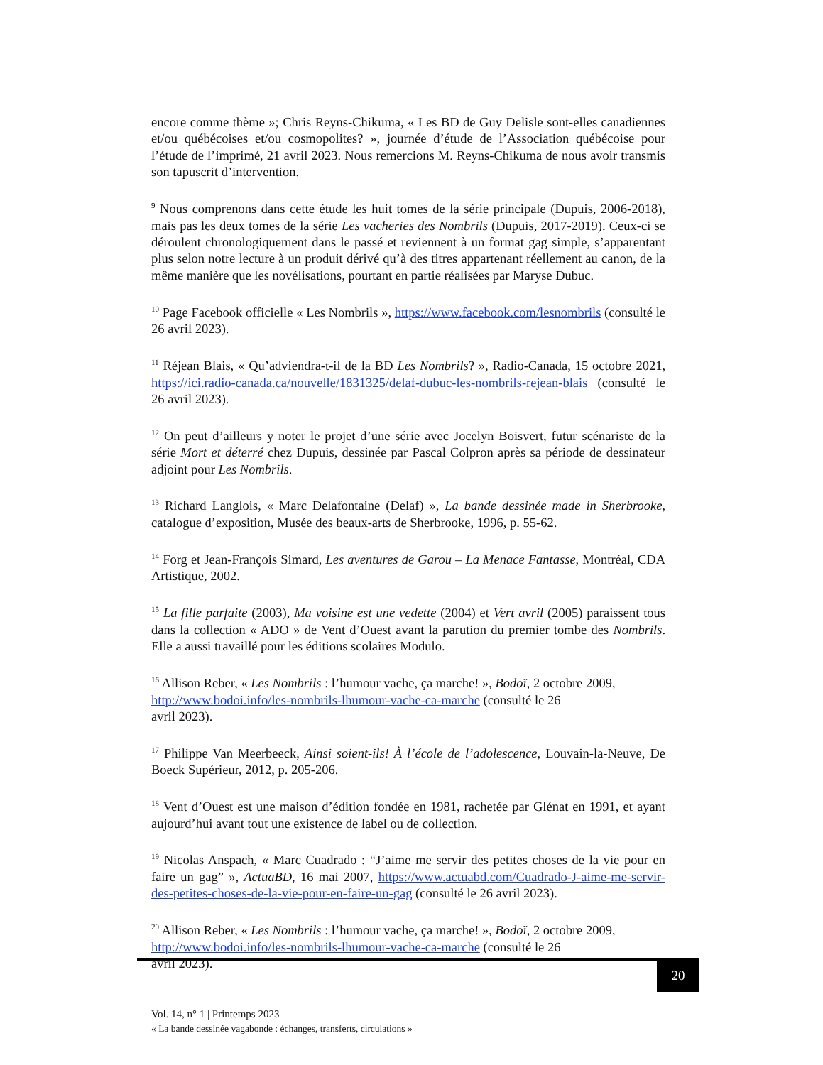encore comme thème »; Chris Reyns-Chikuma, « Les BD de Guy Delisle sont-elles canadiennes et/ou québécoises et/ou cosmopolites? », journée d’étude de l’Association québécoise pour l’étude de l’imprimé, 21 avril 2023. Nous remercions M. Reyns-Chikuma de nous avoir transmis son tapuscrit d’intervention.
<sup>9</sup> Nous comprenons dans cette étude les huit tomes de la série principale (Dupuis, 2006-2018), mais pas les deux tomes de la série Les vacheries des Nombrils (Dupuis, 2017-2019). Ceux-ci se déroulent chronologiquement dans le passé et reviennent à un format gag simple, s’apparentant plus selon notre lecture à un produit dérivé qu’à des titres appartenant réellement au canon, de la même manière que les novélisations, pourtant en partie réalisées par Maryse Dubuc.
<sup>10</sup> Page Facebook officielle « Les Nombrils », https://www.facebook.com/lesnombrils (consulté le 26 avril 2023).
<sup>11</sup> Réjean Blais, « Qu’adviendra-t-il de la BD Les Nombrils? », Radio-Canada, 15 octobre 2021, https://ici.radio-canada.ca/nouvelle/1831325/delaf-dubuc-les-nombrils-rejean-blais (consulté le 26 avril 2023).
<sup>12</sup> On peut d’ailleurs y noter le projet d’une série avec Jocelyn Boisvert, futur scénariste de la série Mort et déterré chez Dupuis, dessinée par Pascal Colpron après sa période de dessinateur adjoint pour Les Nombrils.
<sup>13</sup> Richard Langlois, « Marc Delafontaine (Delaf) », La bande dessinée made in Sherbrooke, catalogue d’exposition, Musée des beaux-arts de Sherbrooke, 1996, p. 55-62.
<sup>14</sup> Forg et Jean-François Simard, Les aventures de Garou – La Menace Fantasse, Montréal, CDA Artistique, 2002.
<sup>15</sup> La fille parfaite (2003), Ma voisine est une vedette (2004) et Vert avril (2005) paraissent tous dans la collection « ADO » de Vent d’Ouest avant la parution du premier tombe des Nombrils. Elle a aussi travaillé pour les éditions scolaires Modulo.
<sup>16</sup> Allison Reber, « Les Nombrils : l’humour vache, ça marche! », Bodoï, 2 octobre 2009,
http://www.bodoi.info/les-nombrils-lhumour-vache-ca-marche (consulté le 26
avril 2023).
<sup>17</sup> Philippe Van Meerbeeck, Ainsi soient-ils! À l’école de l’adolescence, Louvain-la-Neuve, De Boeck Supérieur, 2012, p. 205-206.
<sup>18</sup> Vent d’Ouest est une maison d’édition fondée en 1981, rachetée par Glénat en 1991, et ayant aujourd’hui avant tout une existence de label ou de collection.
<sup>19</sup> Nicolas Anspach, « Marc Cuadrado : “J’aime me servir des petites choses de la vie pour en faire un gag” », ActuaBD, 16 mai 2007, https://www.actuabd.com/Cuadrado-J-aime-me-servir-des-petites-choses-de-la-vie-pour-en-faire-un-gag (consulté le 26 avril 2023).
<sup>20</sup> Allison Reber, « Les Nombrils : l’humour vache, ça marche! », Bodoï, 2 octobre 2009,
http://www.bodoi.info/les-nombrils-lhumour-vache-ca-marche (consulté le 26
avril 2023).
20
Vol. 14, n° 1 | Printemps 2023
« La bande dessinée vagabonde : échanges, transferts, circulations »